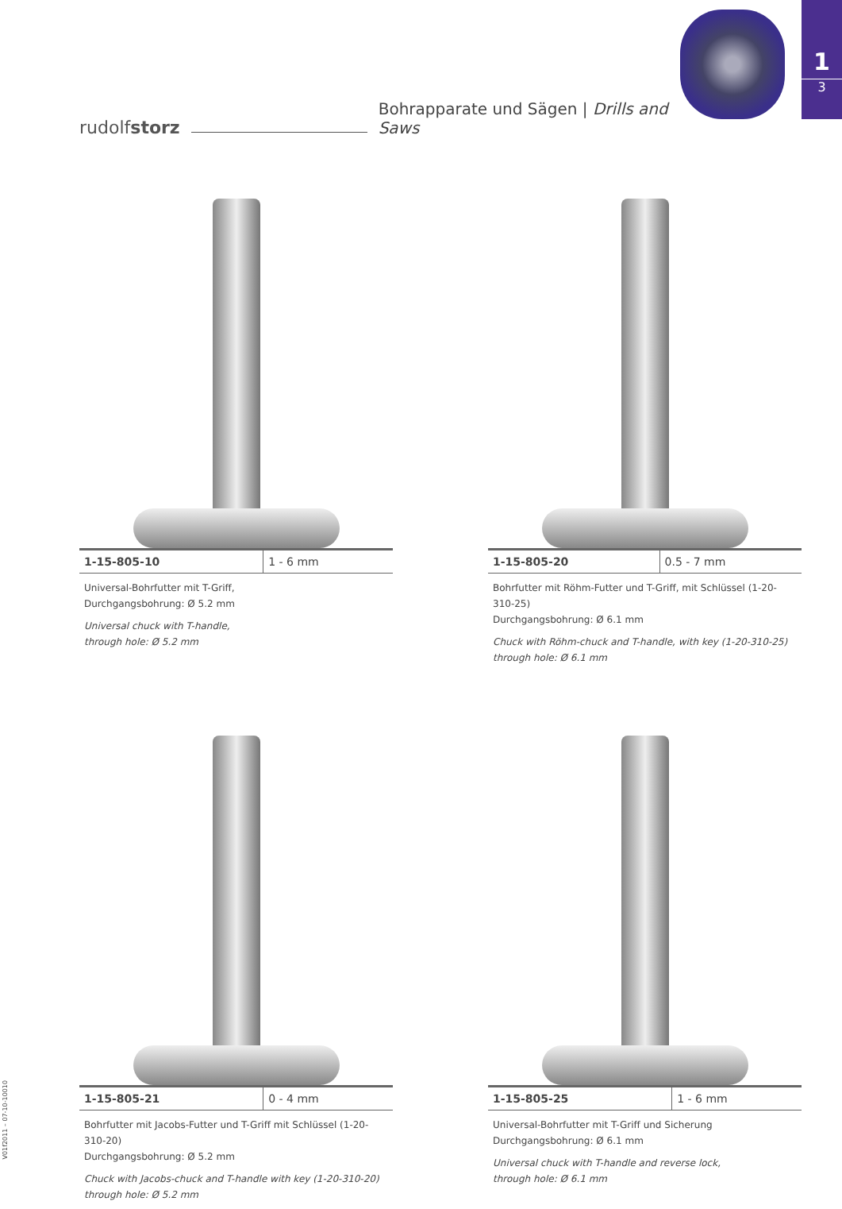rudolfstorz Bohrapparate und Sägen | Drills and Saws
1
3
| 1-15-805-10 | 1 - 6 mm |
Universal-Bohrfutter mit T-Griff,
Durchgangsbohrung: Ø 5.2 mm
Universal chuck with T-handle,
through hole: Ø 5.2 mm
| 1-15-805-20 | 0.5 - 7 mm |
Bohrfutter mit Röhm-Futter und T-Griff, mit Schlüssel (1-20-310-25)
Durchgangsbohrung: Ø 6.1 mm
Chuck with Röhm-chuck and T-handle, with key (1-20-310-25)
through hole: Ø 6.1 mm
| 1-15-805-21 | 0 - 4 mm |
Bohrfutter mit Jacobs-Futter und T-Griff mit Schlüssel (1-20-310-20)
Durchgangsbohrung: Ø 5.2 mm
Chuck with Jacobs-chuck and T-handle with key (1-20-310-20)
through hole: Ø 5.2 mm
| 1-15-805-25 | 1 - 6 mm |
Universal-Bohrfutter mit T-Griff und Sicherung
Durchgangsbohrung: Ø 6.1 mm
Universal chuck with T-handle and reverse lock,
through hole: Ø 6.1 mm
V01f2011 – 07-10-10010